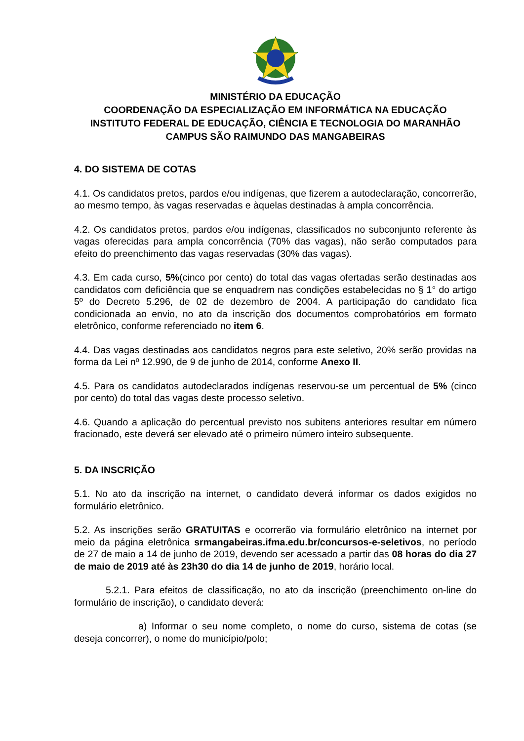MINISTÉRIO DA EDUCAÇÃO
COORDENAÇÃO DA ESPECIALIZAÇÃO EM INFORMÁTICA NA EDUCAÇÃO
INSTITUTO FEDERAL DE EDUCAÇÃO, CIÊNCIA E TECNOLOGIA DO MARANHÃO
CAMPUS SÃO RAIMUNDO DAS MANGABEIRAS
4. DO SISTEMA DE COTAS
4.1. Os candidatos pretos, pardos e/ou indígenas, que fizerem a autodeclaração, concorrerão, ao mesmo tempo, às vagas reservadas e àquelas destinadas à ampla concorrência.
4.2. Os candidatos pretos, pardos e/ou indígenas, classificados no subconjunto referente às vagas oferecidas para ampla concorrência (70% das vagas), não serão computados para efeito do preenchimento das vagas reservadas (30% das vagas).
4.3. Em cada curso, 5%(cinco por cento) do total das vagas ofertadas serão destinadas aos candidatos com deficiência que se enquadrem nas condições estabelecidas no § 1° do artigo 5º do Decreto 5.296, de 02 de dezembro de 2004. A participação do candidato fica condicionada ao envio, no ato da inscrição dos documentos comprobatórios em formato eletrônico, conforme referenciado no item 6.
4.4. Das vagas destinadas aos candidatos negros para este seletivo, 20% serão providas na forma da Lei nº 12.990, de 9 de junho de 2014, conforme Anexo II.
4.5. Para os candidatos autodeclarados indígenas reservou-se um percentual de 5% (cinco por cento) do total das vagas deste processo seletivo.
4.6. Quando a aplicação do percentual previsto nos subitens anteriores resultar em número fracionado, este deverá ser elevado até o primeiro número inteiro subsequente.
5. DA INSCRIÇÃO
5.1. No ato da inscrição na internet, o candidato deverá informar os dados exigidos no formulário eletrônico.
5.2. As inscrições serão GRATUITAS e ocorrerão via formulário eletrônico na internet por meio da página eletrônica srmangabeiras.ifma.edu.br/concursos-e-seletivos, no período de 27 de maio a 14 de junho de 2019, devendo ser acessado a partir das 08 horas do dia 27 de maio de 2019 até às 23h30 do dia 14 de junho de 2019, horário local.
5.2.1. Para efeitos de classificação, no ato da inscrição (preenchimento on-line do formulário de inscrição), o candidato deverá:
a) Informar o seu nome completo, o nome do curso, sistema de cotas (se deseja concorrer), o nome do município/polo;